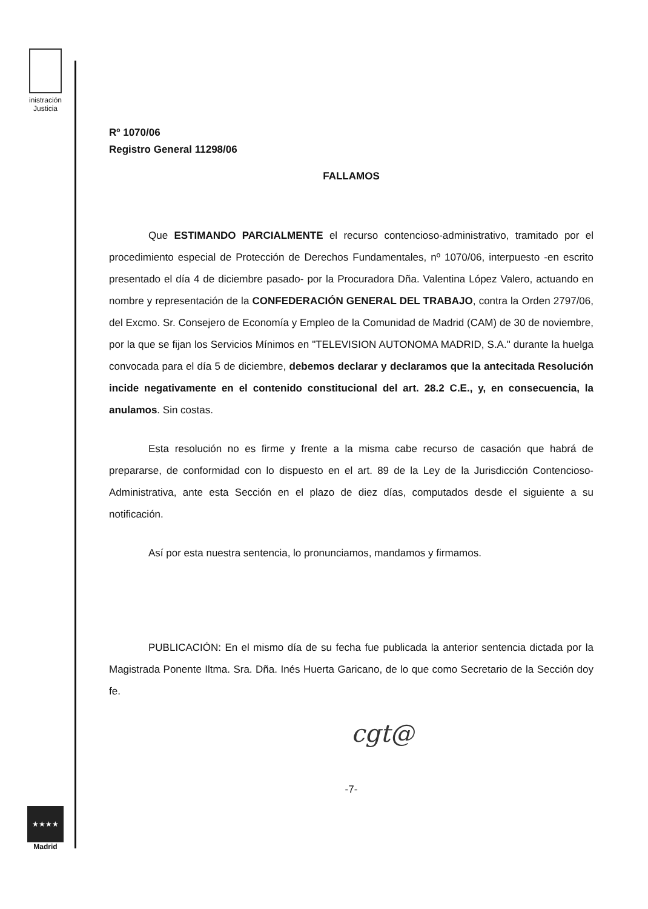inistración
Justicia
Rº 1070/06
Registro General 11298/06
FALLAMOS
Que ESTIMANDO PARCIALMENTE el recurso contencioso-administrativo, tramitado por el procedimiento especial de Protección de Derechos Fundamentales, nº 1070/06, interpuesto -en escrito presentado el día 4 de diciembre pasado- por la Procuradora Dña. Valentina López Valero, actuando en nombre y representación de la CONFEDERACIÓN GENERAL DEL TRABAJO, contra la Orden 2797/06, del Excmo. Sr. Consejero de Economía y Empleo de la Comunidad de Madrid (CAM) de 30 de noviembre, por la que se fijan los Servicios Mínimos en "TELEVISION AUTONOMA MADRID, S.A." durante la huelga convocada para el día 5 de diciembre, debemos declarar y declaramos que la antecitada Resolución incide negativamente en el contenido constitucional del art. 28.2 C.E., y, en consecuencia, la anulamos. Sin costas.
Esta resolución no es firme y frente a la misma cabe recurso de casación que habrá de prepararse, de conformidad con lo dispuesto en el art. 89 de la Ley de la Jurisdicción Contencioso-Administrativa, ante esta Sección en el plazo de diez días, computados desde el siguiente a su notificación.
Así por esta nuestra sentencia, lo pronunciamos, mandamos y firmamos.
PUBLICACIÓN: En el mismo día de su fecha fue publicada la anterior sentencia dictada por la Magistrada Ponente Iltma. Sra. Dña. Inés Huerta Garicano, de lo que como Secretario de la Sección doy fe.
cgt@
-7-
★★★★
Madrid